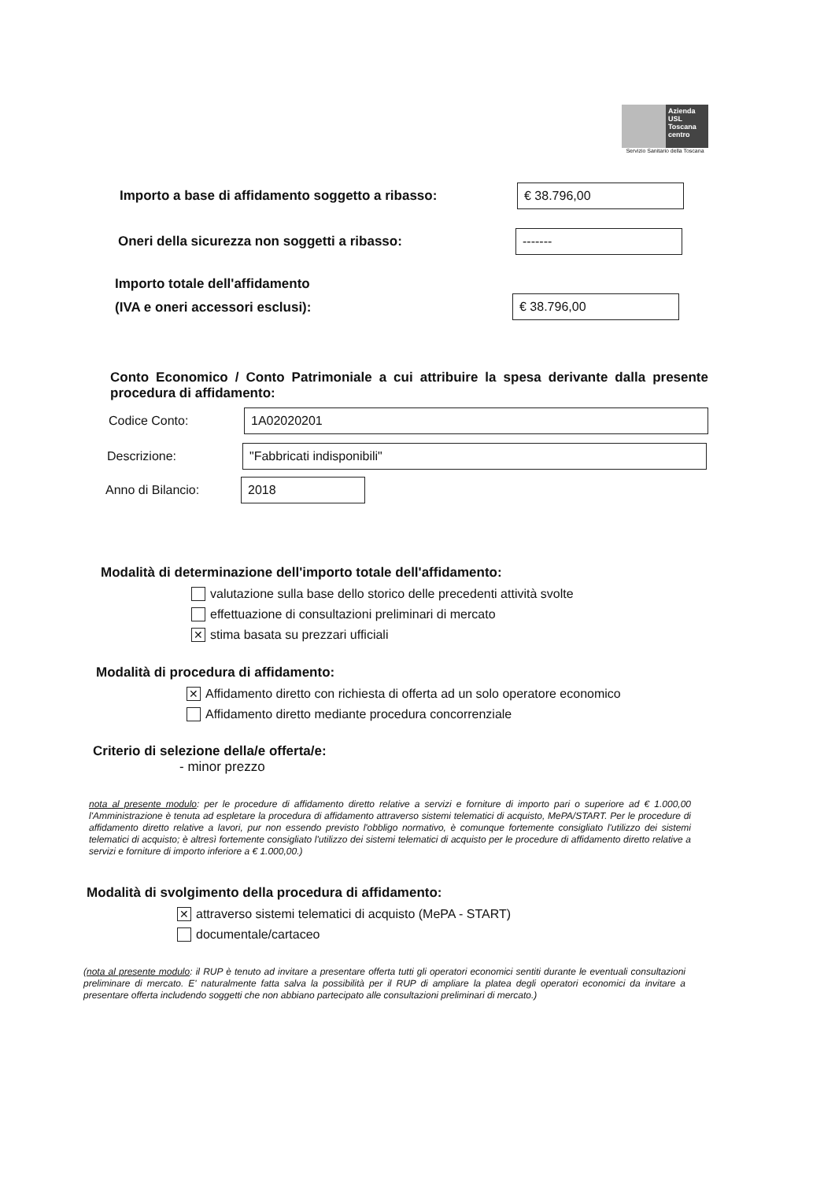Azienda USL Toscana centro
Servizio Sanitario della Toscana
Importo a base di affidamento soggetto a ribasso:
€ 38.796,00
Oneri della sicurezza non soggetti a ribasso:
-------
Importo totale dell'affidamento
(IVA e oneri accessori esclusi):
€ 38.796,00
Conto Economico / Conto Patrimoniale a cui attribuire la spesa derivante dalla presente procedura di affidamento:
Codice Conto:
1A02020201
Descrizione:
"Fabbricati indisponibili"
Anno di Bilancio:
2018
Modalità di determinazione dell'importo totale dell'affidamento:
valutazione sulla base dello storico delle precedenti attività svolte
effettuazione di consultazioni preliminari di mercato
✕ stima basata su prezzari ufficiali
Modalità di procedura di affidamento:
✕ Affidamento diretto con richiesta di offerta ad un solo operatore economico
Affidamento diretto mediante procedura concorrenziale
Criterio di selezione della/e offerta/e:
- minor prezzo
nota al presente modulo: per le procedure di affidamento diretto relative a servizi e forniture di importo pari o superiore ad € 1.000,00 l'Amministrazione è tenuta ad espletare la procedura di affidamento attraverso sistemi telematici di acquisto, MePA/START. Per le procedure di affidamento diretto relative a lavori, pur non essendo previsto l'obbligo normativo, è comunque fortemente consigliato l'utilizzo dei sistemi telematici di acquisto; è altresì fortemente consigliato l'utilizzo dei sistemi telematici di acquisto per le procedure di affidamento diretto relative a servizi e forniture di importo inferiore a € 1.000,00.)
Modalità di svolgimento della procedura di affidamento:
✕ attraverso sistemi telematici di acquisto (MePA - START)
documentale/cartaceo
(nota al presente modulo: il RUP è tenuto ad invitare a presentare offerta tutti gli operatori economici sentiti durante le eventuali consultazioni preliminare di mercato. E' naturalmente fatta salva la possibilità per il RUP di ampliare la platea degli operatori economici da invitare a presentare offerta includendo soggetti che non abbiano partecipato alle consultazioni preliminari di mercato.)